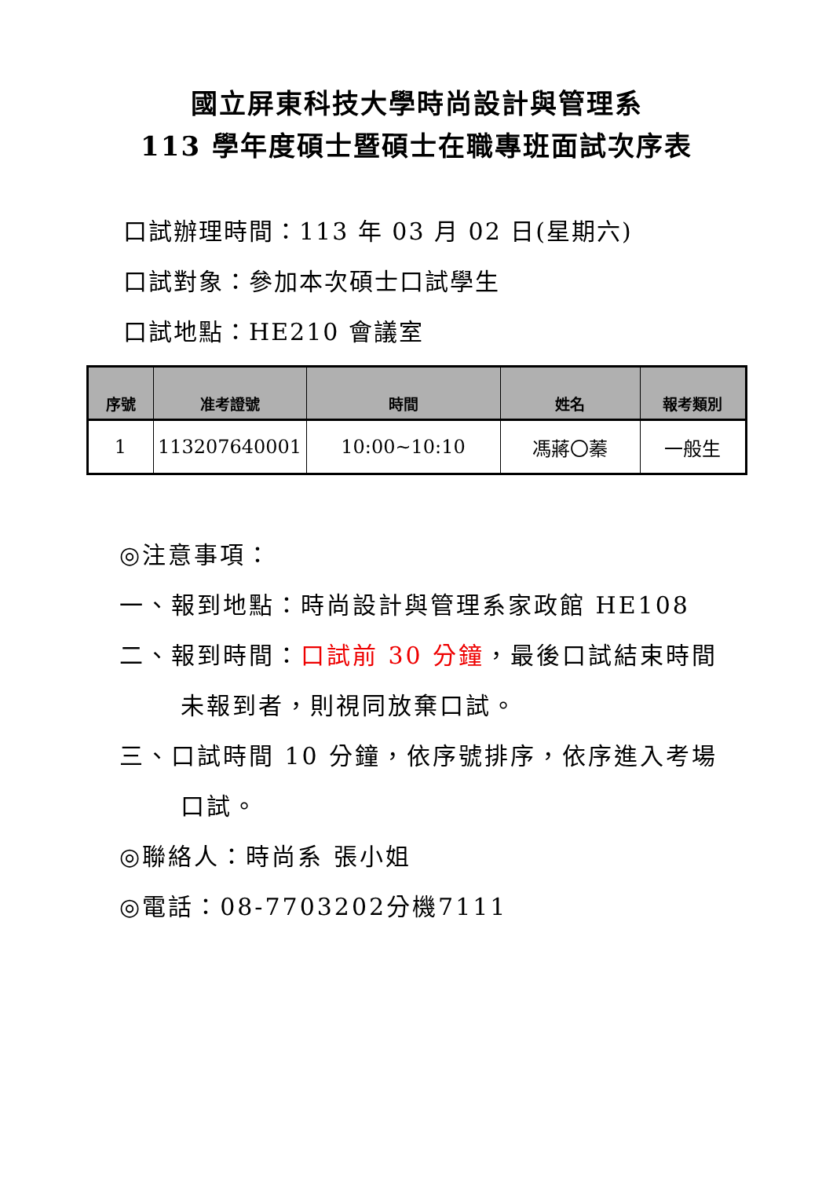國立屏東科技大學時尚設計與管理系
113 學年度碩士暨碩士在職專班面試次序表
口試辦理時間：113 年 03 月 02 日(星期六)
口試對象：參加本次碩士口試學生
口試地點：HE210 會議室
| 序號 | 准考證號 | 時間 | 姓名 | 報考類別 |
| --- | --- | --- | --- | --- |
| 1 | 113207640001 | 10:00~10:10 | 馮蔣〇蓁 | 一般生 |
◎注意事項：
一、報到地點：時尚設計與管理系家政館 HE108
二、報到時間：口試前 30 分鐘，最後口試結束時間
未報到者，則視同放棄口試。
三、口試時間 10 分鐘，依序號排序，依序進入考場
口試。
◎聯絡人：時尚系 張小姐
◎電話：08-7703202分機7111